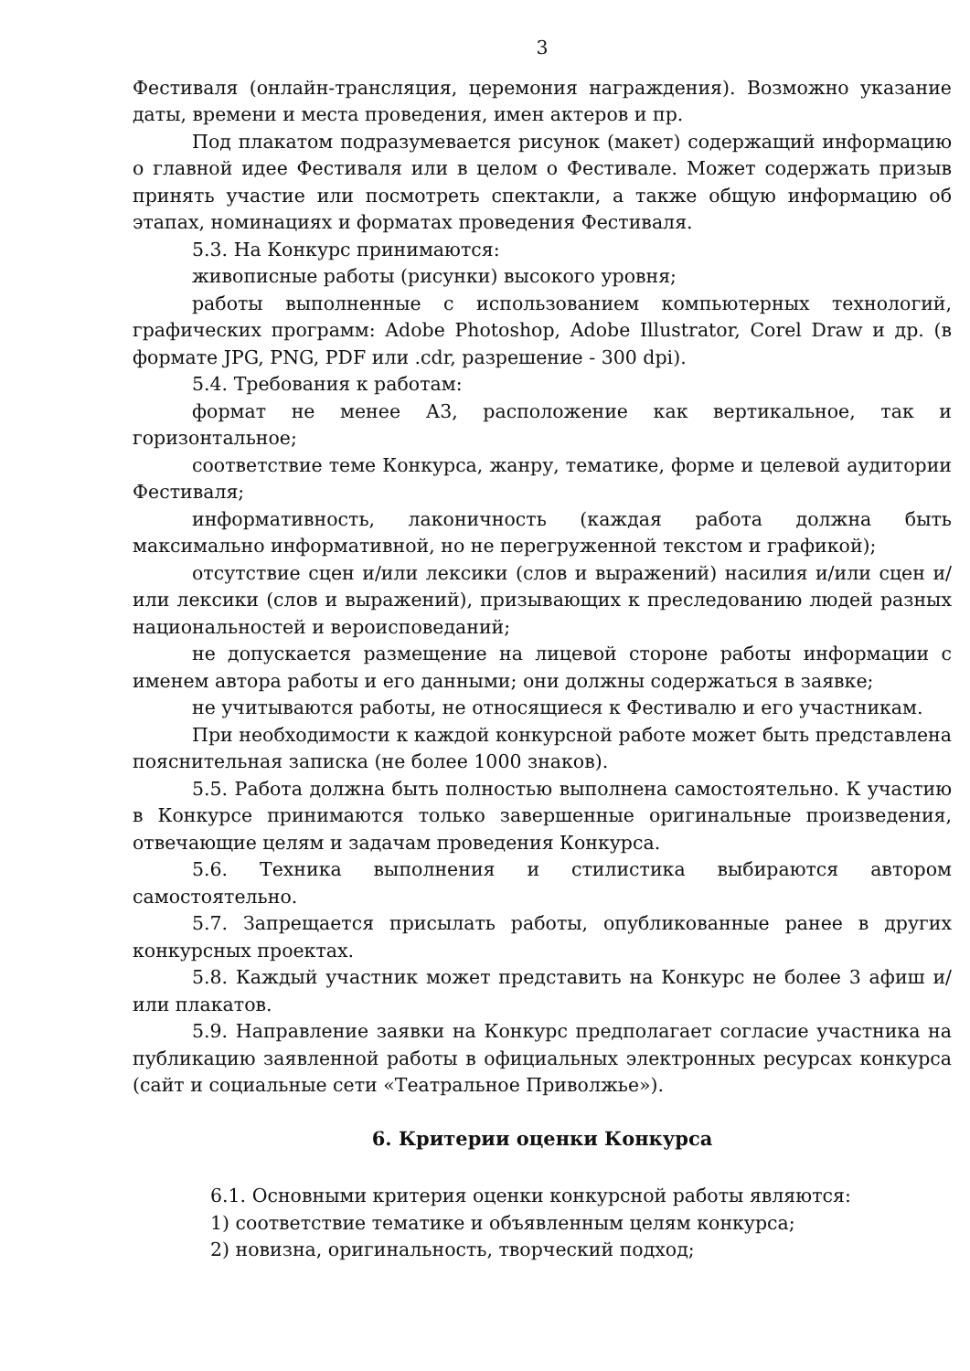3
Фестиваля (онлайн-трансляция, церемония награждения). Возможно указание даты, времени и места проведения, имен актеров и пр.
Под плакатом подразумевается рисунок (макет) содержащий информацию о главной идее Фестиваля или в целом о Фестивале. Может содержать призыв принять участие или посмотреть спектакли, а также общую информацию об этапах, номинациях и форматах проведения Фестиваля.
5.3. На Конкурс принимаются:
живописные работы (рисунки) высокого уровня;
работы выполненные с использованием компьютерных технологий, графических программ: Adobe Photoshop, Adobe Illustrator, Corel Draw и др. (в формате JPG, PNG, PDF или .cdr, разрешение - 300 dpi).
5.4. Требования к работам:
формат не менее А3, расположение как вертикальное, так и горизонтальное;
соответствие теме Конкурса, жанру, тематике, форме и целевой аудитории Фестиваля;
информативность, лаконичность (каждая работа должна быть максимально информативной, но не перегруженной текстом и графикой);
отсутствие сцен и/или лексики (слов и выражений) насилия и/или сцен и/или лексики (слов и выражений), призывающих к преследованию людей разных национальностей и вероисповеданий;
не допускается размещение на лицевой стороне работы информации с именем автора работы и его данными; они должны содержаться в заявке;
не учитываются работы, не относящиеся к Фестивалю и его участникам.
При необходимости к каждой конкурсной работе может быть представлена пояснительная записка (не более 1000 знаков).
5.5. Работа должна быть полностью выполнена самостоятельно. К участию в Конкурсе принимаются только завершенные оригинальные произведения, отвечающие целям и задачам проведения Конкурса.
5.6. Техника выполнения и стилистика выбираются автором самостоятельно.
5.7. Запрещается присылать работы, опубликованные ранее в других конкурсных проектах.
5.8. Каждый участник может представить на Конкурс не более 3 афиш и/или плакатов.
5.9. Направление заявки на Конкурс предполагает согласие участника на публикацию заявленной работы в официальных электронных ресурсах конкурса (сайт и социальные сети «Театральное Приволжье»).
6. Критерии оценки Конкурса
6.1. Основными критерия оценки конкурсной работы являются:
1) соответствие тематике и объявленным целям конкурса;
2) новизна, оригинальность, творческий подход;